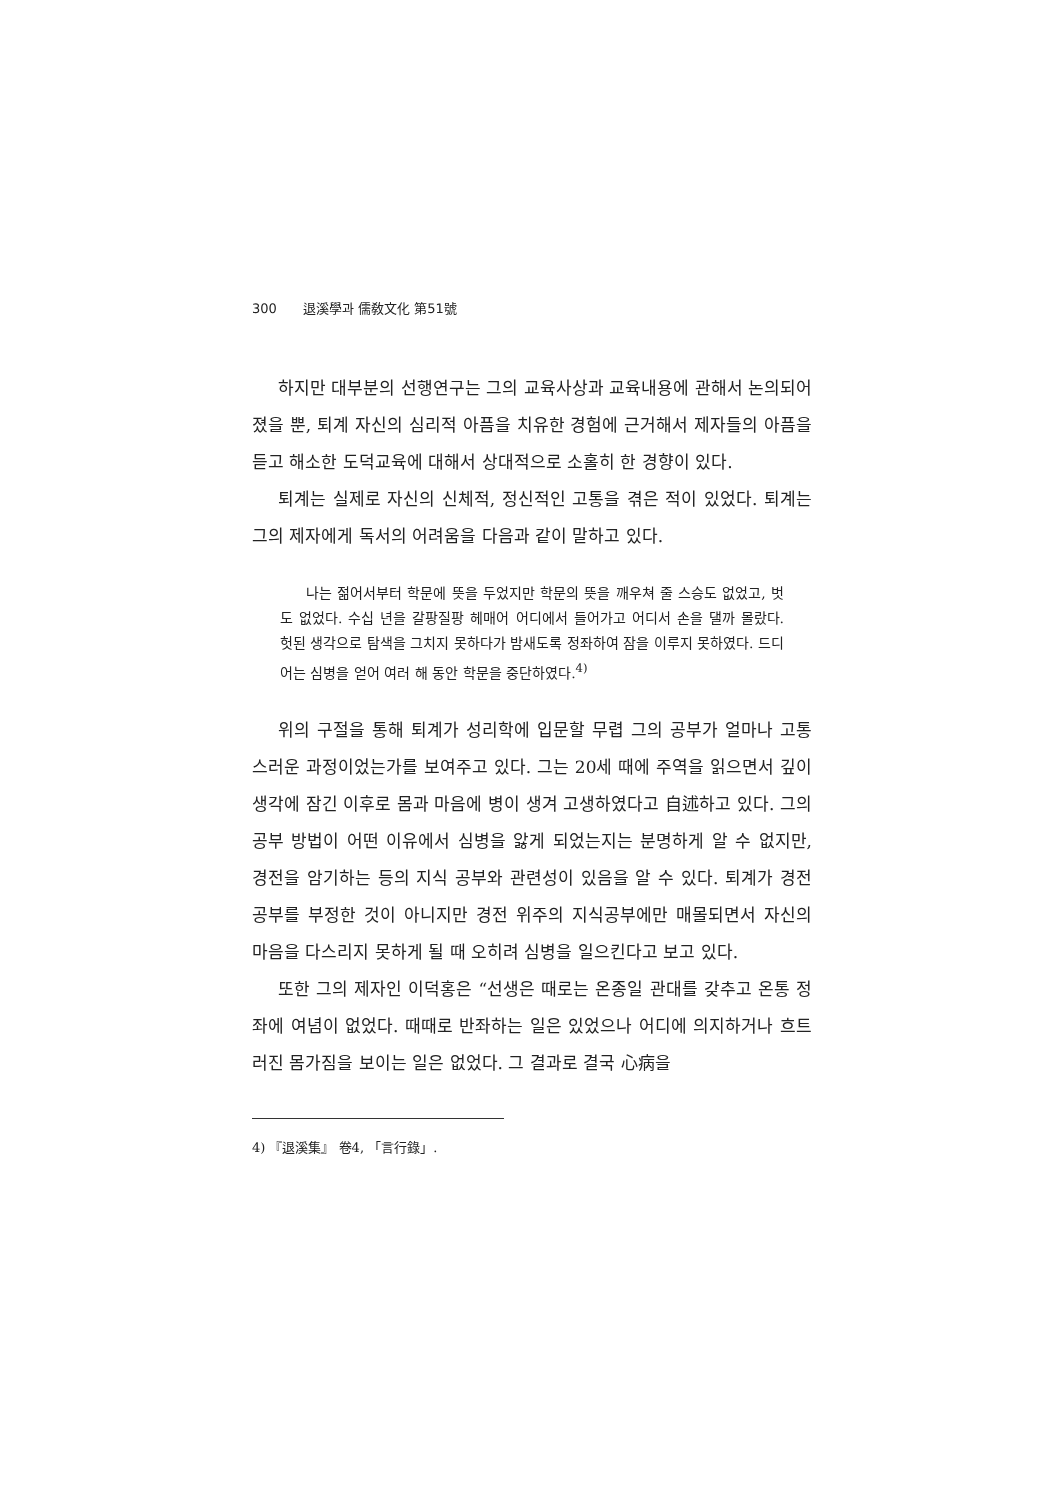300 退溪學과 儒敎文化 第51號
하지만 대부분의 선행연구는 그의 교육사상과 교육내용에 관해서 논의되어졌을 뿐, 퇴계 자신의 심리적 아픔을 치유한 경험에 근거해서 제자들의 아픔을 듣고 해소한 도덕교육에 대해서 상대적으로 소홀히 한 경향이 있다.
퇴계는 실제로 자신의 신체적, 정신적인 고통을 겪은 적이 있었다. 퇴계는 그의 제자에게 독서의 어려움을 다음과 같이 말하고 있다.
나는 젊어서부터 학문에 뜻을 두었지만 학문의 뜻을 깨우쳐 줄 스승도 없었고, 벗도 없었다. 수십 년을 갈팡질팡 헤매어 어디에서 들어가고 어디서 손을 댈까 몰랐다. 헛된 생각으로 탐색을 그치지 못하다가 밤새도록 정좌하여 잠을 이루지 못하였다. 드디어는 심병을 얻어 여러 해 동안 학문을 중단하였다.<sup>4)</sup>
위의 구절을 통해 퇴계가 성리학에 입문할 무렵 그의 공부가 얼마나 고통스러운 과정이었는가를 보여주고 있다. 그는 20세 때에 주역을 읽으면서 깊이 생각에 잠긴 이후로 몸과 마음에 병이 생겨 고생하였다고 自述하고 있다. 그의 공부 방법이 어떤 이유에서 심병을 앓게 되었는지는 분명하게 알 수 없지만, 경전을 암기하는 등의 지식 공부와 관련성이 있음을 알 수 있다. 퇴계가 경전공부를 부정한 것이 아니지만 경전 위주의 지식공부에만 매몰되면서 자신의 마음을 다스리지 못하게 될 때 오히려 심병을 일으킨다고 보고 있다.
또한 그의 제자인 이덕홍은 “선생은 때로는 온종일 관대를 갖추고 온통 정좌에 여념이 없었다. 때때로 반좌하는 일은 있었으나 어디에 의지하거나 흐트러진 몸가짐을 보이는 일은 없었다. 그 결과로 결국 心病을
4) 『退溪集』 卷4, 「言行錄」.